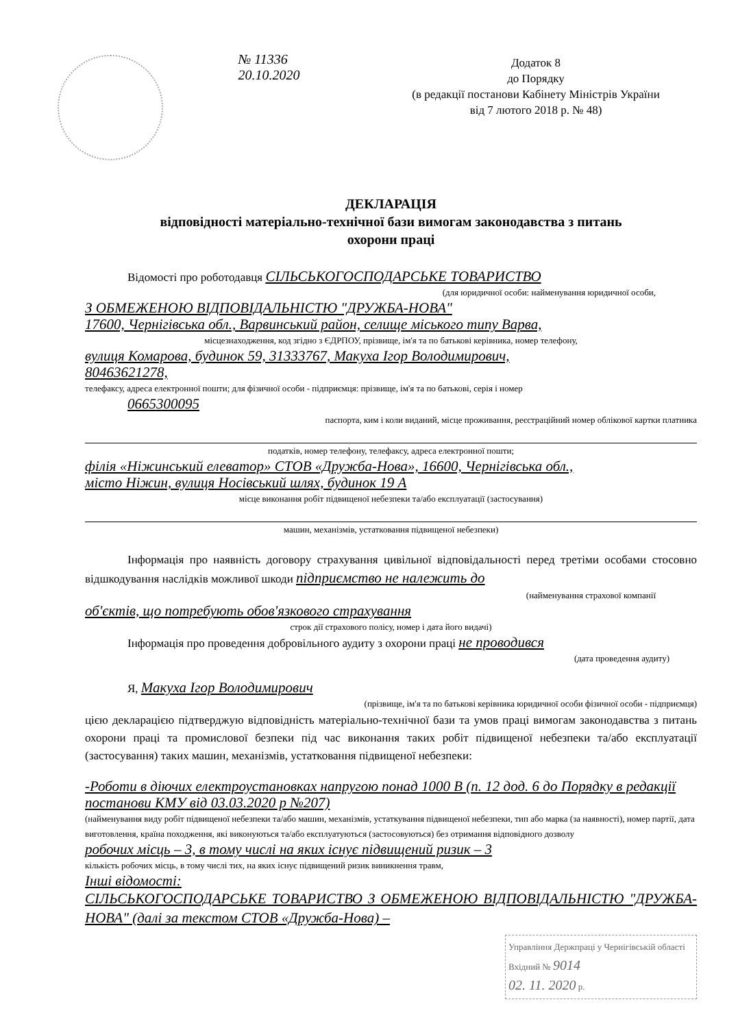№ 11336
20.10.2020
Додаток 8
до Порядку
(в редакції постанови Кабінету Міністрів України
від 7 лютого 2018 р. № 48)
ДЕКЛАРАЦІЯ
відповідності матеріально-технічної бази вимогам законодавства з питань
охорони праці
Відомості про роботодавця СІЛЬСЬКОГОСПОДАРСЬКЕ ТОВАРИСТВО
(для юридичної особи: найменування юридичної особи,
З ОБМЕЖЕНОЮ ВІДПОВІДАЛЬНІСТЮ "ДРУЖБА-НОВА"
17600, Чернігівська обл., Варвинський район, селище міського типу Варва,
місцезнаходження, код згідно з ЄДРПОУ, прізвище, ім'я та по батькові керівника, номер телефону,
вулиця Комарова, будинок 59, 31333767, Макуха Ігор Володимирович,
80463621278,
телефаксу, адреса електронної пошти; для фізичної особи - підприємця: прізвище, ім'я та по батькові, серія і номер
0665300095
паспорта, ким і коли виданий, місце проживання, реєстраційний номер облікової картки платника
податків, номер телефону, телефаксу, адреса електронної пошти;
філія «Ніжинський елеватор» СТОВ «Дружба-Нова», 16600, Чернігівська обл.,
місто Ніжин, вулиця Носівський шлях, будинок 19 А
місце виконання робіт підвищеної небезпеки та/або експлуатації (застосування)
машин, механізмів, устатковання підвищеної небезпеки)
Інформація про наявність договору страхування цивільної відповідальності перед третіми особами стосовно відшкодування наслідків можливої шкоди підприємство не належить до
(найменування страхової компанії
об'єктів, що потребують обов'язкового страхування
строк дії страхового полісу, номер і дата його видачі)
Інформація про проведення добровільного аудиту з охорони праці не проводився
(дата проведення аудиту)
Я, Макуха Ігор Володимирович
(прізвище, ім'я та по батькові керівника юридичної особи фізичної особи - підприємця)
цією декларацією підтверджую відповідність матеріально-технічної бази та умов праці вимогам законодавства з питань охорони праці та промислової безпеки під час виконання таких робіт підвищеної небезпеки та/або експлуатації (застосування) таких машин, механізмів, устатковання підвищеної небезпеки:
-Роботи в діючих електроустановках напругою понад 1000 В (п. 12 дод. 6 до Порядку в редакції постанови КМУ від 03.03.2020 р №207)
(найменування виду робіт підвищеної небезпеки та/або машин, механізмів, устаткування підвищеної небезпеки, тип або марка (за наявності), номер партії, дата виготовлення, країна походження, які виконуються та/або експлуатуються (застосовуються) без отримання відповідного дозволу
робочих місць – 3, в тому числі на яких існує підвищений ризик – 3
кількість робочих місць, в тому числі тих, на яких існує підвищений ризик виникнення травм,
Інші відомості:
СІЛЬСЬКОГОСПОДАРСЬКЕ ТОВАРИСТВО З ОБМЕЖЕНОЮ ВІДПОВІДАЛЬНІСТЮ "ДРУЖБА-НОВА" (далі за текстом СТОВ «Дружба-Нова) –
Управління Держпраці у Чернігівській області
Вхідний № 9014
02. 11. 2020 р.